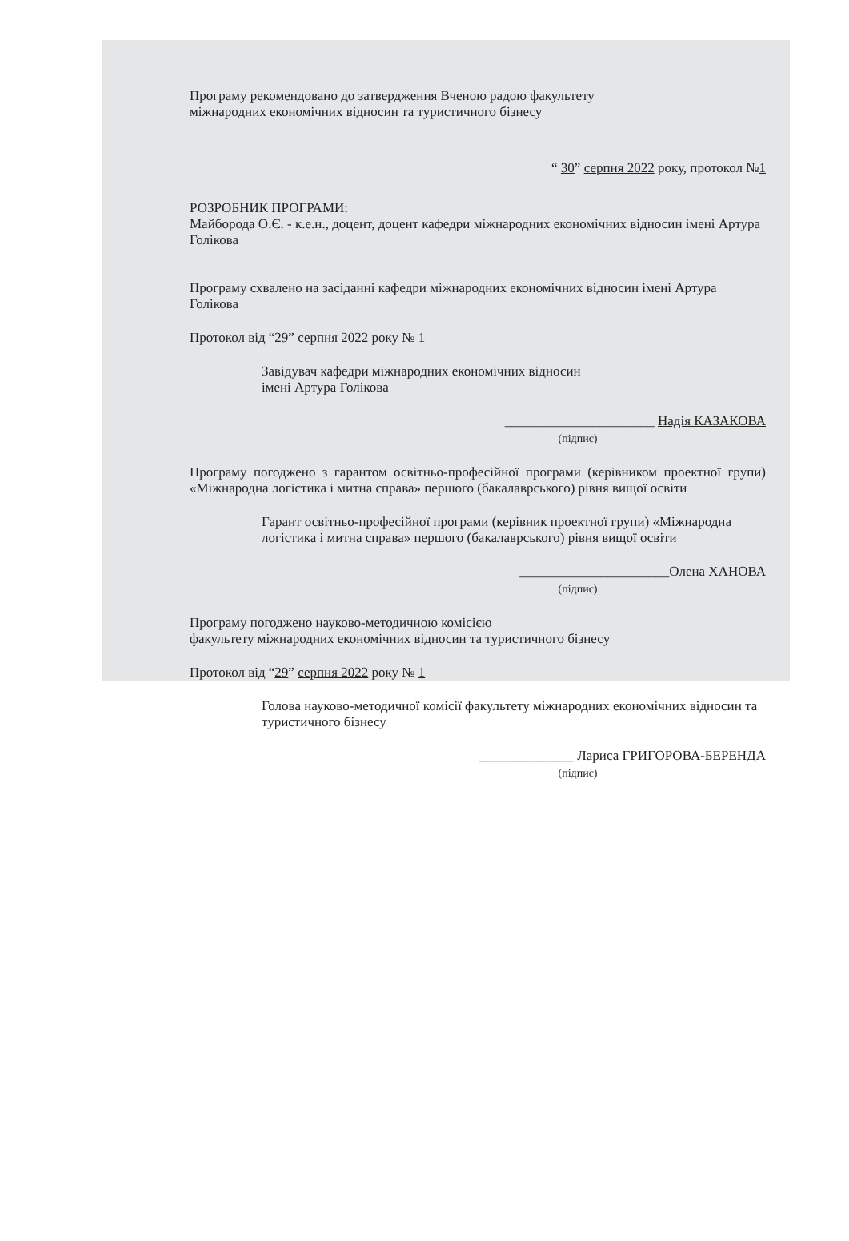Програму рекомендовано до затвердження Вченою радою факультету
міжнародних економічних відносин та туристичного бізнесу
“ 30” серпня 2022 року, протокол №1
РОЗРОБНИК ПРОГРАМИ:
Майборода О.Є. - к.е.н., доцент, доцент кафедри міжнародних економічних відносин імені Артура Голікова
Програму схвалено на засіданні кафедри міжнародних економічних відносин імені Артура Голікова
Протокол від “29” серпня 2022 року № 1
Завідувач кафедри міжнародних економічних відносин
імені Артура Голікова
______________________ Надія КАЗАКОВА
(підпис)
Програму погоджено з гарантом освітньо-професійної програми (керівником проектної групи) «Міжнародна логістика і митна справа» першого (бакалаврського) рівня вищої освіти
Гарант освітньо-професійної програми (керівник проектної групи) «Міжнародна логістика і митна справа» першого (бакалаврського) рівня вищої освіти
______________________Олена ХАНОВА
(підпис)
Програму погоджено науково-методичною комісією
факультету міжнародних економічних відносин та туристичного бізнесу
Протокол від “29” серпня 2022 року № 1
Голова науково-методичної комісії факультету міжнародних економічних відносин та туристичного бізнесу
______________ Лариса ГРИГОРОВА-БЕРЕНДА
(підпис)